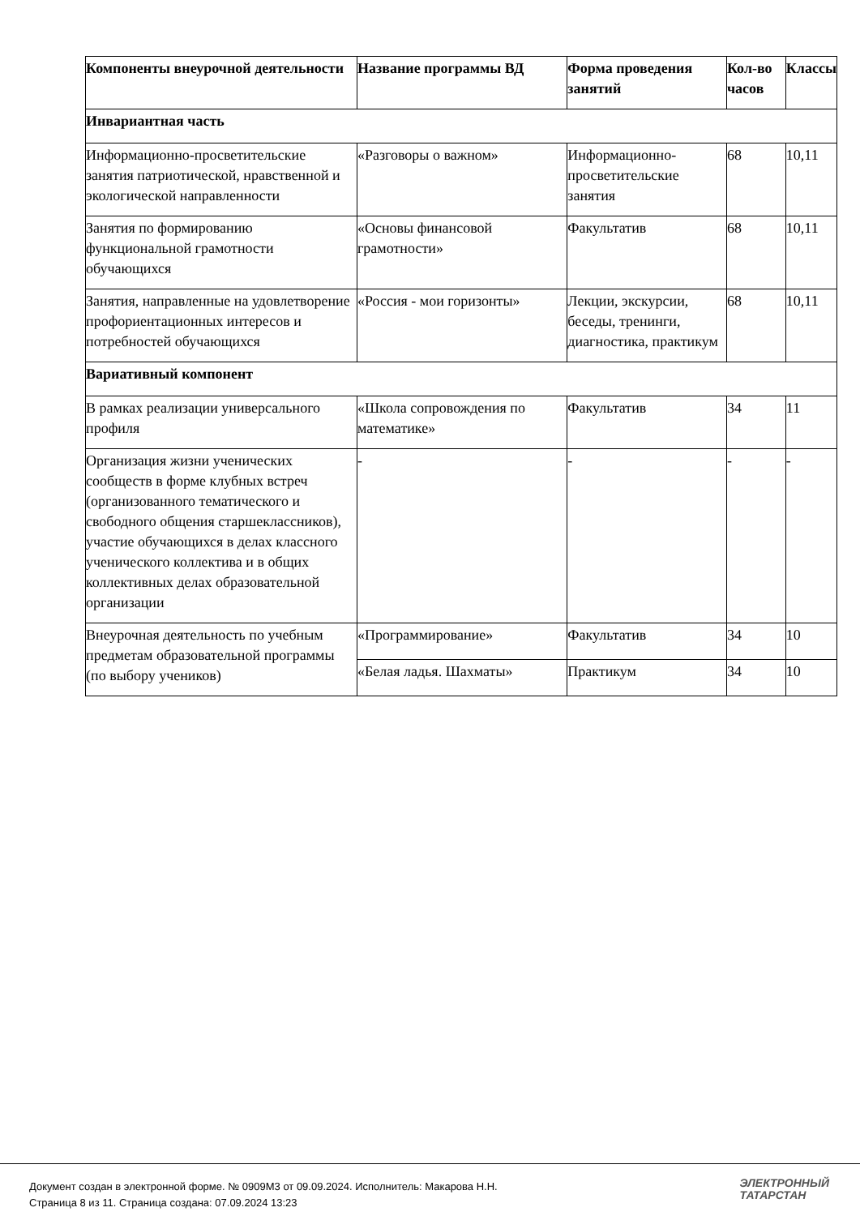| Компоненты внеурочной деятельности | Название программы ВД | Форма проведения занятий | Кол-во часов | Классы |
| --- | --- | --- | --- | --- |
| Инвариантная часть | | | | |
| Информационно-просветительские занятия патриотической, нравственной и экологической направленности | «Разговоры о важном» | Информационно- просветительские занятия | 68 | 10,11 |
| Занятия по формированию функциональной грамотности обучающихся | «Основы финансовой грамотности» | Факультатив | 68 | 10,11 |
| Занятия, направленные на удовлетворение профориентационных интересов и потребностей обучающихся | «Россия - мои горизонты» | Лекции, экскурсии, беседы, тренинги, диагностика, практикум | 68 | 10,11 |
| Вариативный компонент | | | | |
| В рамках реализации универсального профиля | «Школа сопровождения по математике» | Факультатив | 34 | 11 |
| Организация жизни ученических сообществ в форме клубных встреч (организованного тематического и свободного общения старшеклассников), участие обучающихся в делах классного ученического коллектива и в общих коллективных делах образовательной организации | - | - | - | - |
| Внеурочная деятельность по учебным предметам образовательной программы (по выбору учеников) | «Программирование» | Факультатив | 34 | 10 |
| | «Белая ладья. Шахматы» | Практикум | 34 | 10 |
Документ создан в электронной форме. № 0909М3 от 09.09.2024. Исполнитель: Макарова Н.Н.
Страница 8 из 11. Страница создана: 07.09.2024 13:23
ЭЛЕКТРОННЫЙ
ТАТАРСТАН